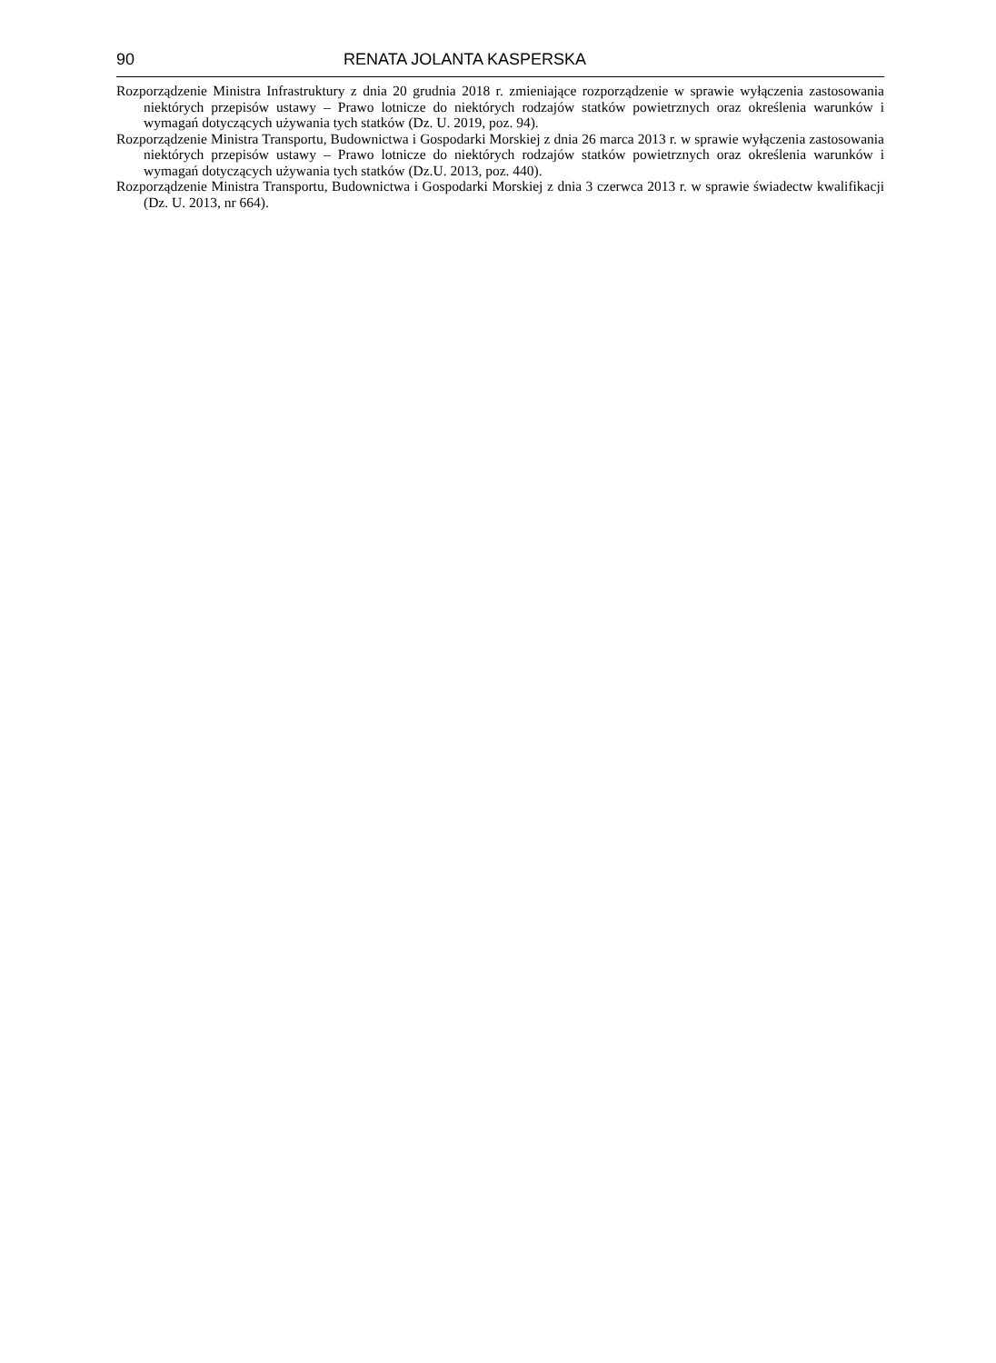90 RENATA JOLANTA KASPERSKA
Rozporządzenie Ministra Infrastruktury z dnia 20 grudnia 2018 r. zmieniające rozporządzenie w sprawie wyłączenia zastosowania niektórych przepisów ustawy – Prawo lotnicze do niektórych rodzajów statków powietrznych oraz określenia warunków i wymagań dotyczących używania tych statków (Dz. U. 2019, poz. 94).
Rozporządzenie Ministra Transportu, Budownictwa i Gospodarki Morskiej z dnia 26 marca 2013 r. w sprawie wyłączenia zastosowania niektórych przepisów ustawy – Prawo lotnicze do niektórych rodzajów statków powietrznych oraz określenia warunków i wymagań dotyczących używania tych statków (Dz.U. 2013, poz. 440).
Rozporządzenie Ministra Transportu, Budownictwa i Gospodarki Morskiej z dnia 3 czerwca 2013 r. w sprawie świadectw kwalifikacji (Dz. U. 2013, nr 664).